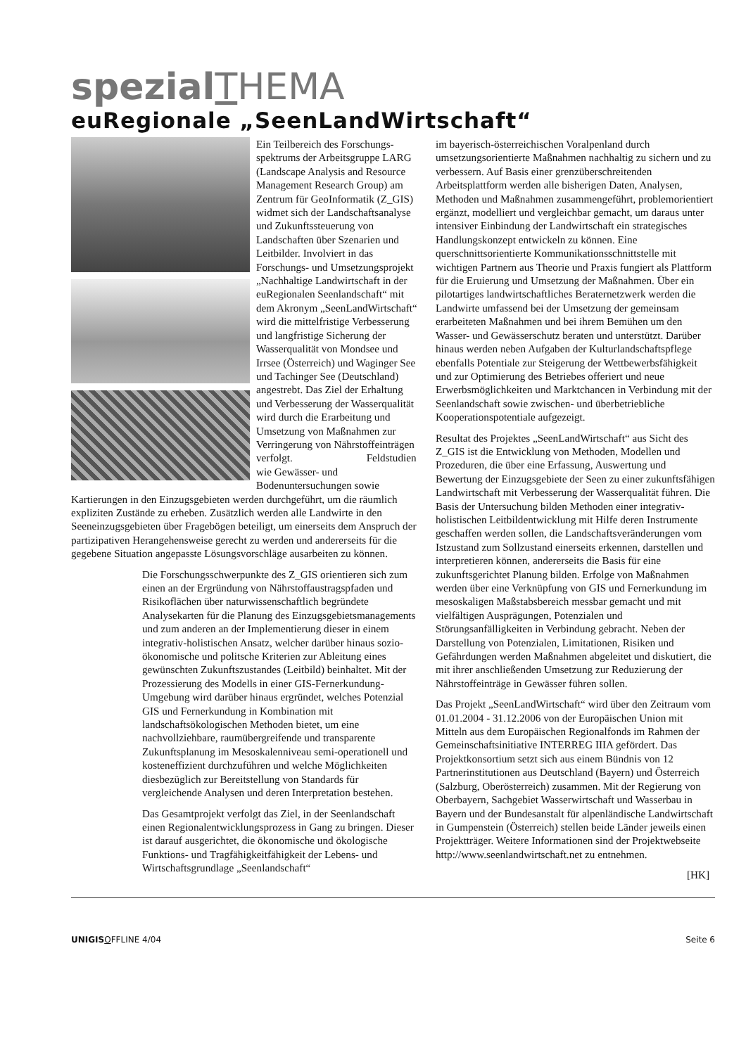spezial THEMA
euRegionale „SeenLandWirtschaft“
Ein Teilbereich des Forschungs­spektrums der Arbeitsgruppe LARG (Landscape Analysis and Resource Management Research Group) am Zentrum für GeoInformatik (Z_GIS) widmet sich der Landschaftsanalyse und Zukunftssteuerung von Landschaften über Szenarien und Leitbilder. Involviert in das Forschungs- und Umsetzungs­projekt „Nachhaltige Landwirt­schaft in der euRegionalen Seenlandschaft“ mit dem Akronym „SeenLandWirtschaft“ wird die mittelfristige Verbesserung und langfristige Sicherung der Wasserqualität von Mondsee und Irrsee (Österreich) und Waginger See und Tachinger See (Deutschland) angestrebt. Das Ziel der Erhaltung und Verbesserung der Wasserqualität wird durch die Erarbeitung und Umsetzung von Maßnahmen zur Verringerung von Nährstoffeinträgen verfolgt. Feldstudien wie Gewässer- und Bodenuntersuchungen sowie Kartierungen in den Einzugsgebieten werden durchgeführt, um die räumlich expliziten Zustände zu erheben. Zusätzlich werden alle Landwirte in den Seeneinzugsgebieten über Fragebögen beteiligt, um einerseits dem Anspruch der partizipativen Herangehensweise gerecht zu werden und andererseits für die gegebene Situation angepasste Lösungsvorschläge ausarbeiten zu können.
Die Forschungsschwerpunkte des Z_GIS orientieren sich zum einen an der Ergründung von Nährstoffaustragspfaden und Risikoflächen über naturwissenschaftlich begründete Analysekarten für die Planung des Einzugsgebietsmanage­ments und zum anderen an der Implementierung dieser in einem integrativ-holistischen Ansatz, welcher darüber hinaus sozio-ökonomische und politsche Kriterien zur Ableitung eines gewünschten Zukunftszustandes (Leitbild) beinhaltet. Mit der Prozessierung des Modells in einer GIS-Fernerkundung-Umgebung wird darüber hinaus ergründet, welches Potenzial GIS und Fernerkundung in Kombination mit landschaftsökologischen Methoden bietet, um eine nachvollziehbare, raumübergreifende und transparente Zukunftsplanung im Mesoskalenniveau semi-operationell und kosteneffizient durchzuführen und welche Möglichkeiten diesbezüglich zur Bereitstellung von Standards für vergleichende Analysen und deren Interpretation bestehen.
Das Gesamtprojekt verfolgt das Ziel, in der Seenlandschaft einen Regionalentwicklungsprozess in Gang zu bringen. Dieser ist darauf ausgerichtet, die ökonomische und ökologische Funktions- und Tragfähigkeitfähigkeit der Lebens- und Wirtschaftsgrundlage „Seenlandschaft“
im bayerisch-österreichischen Voralpenland durch umsetzungsorientierte Maßnahmen nachhaltig zu sichern und zu verbessern. Auf Basis einer grenzüberschreitenden Arbeitsplattform werden alle bisherigen Daten, Analysen, Methoden und Maßnahmen zusammengeführt, problemorientiert ergänzt, modelliert und vergleichbar gemacht, um daraus unter intensiver Einbindung der Landwirtschaft ein strategisches Handlungskonzept entwickeln zu können. Eine querschnittsorientierte Kommunikationsschnittstelle mit wichtigen Partnern aus Theorie und Praxis fungiert als Plattform für die Eruierung und Umsetzung der Maßnahmen. Über ein pilotartiges landwirtschaftliches Beraternetzwerk werden die Landwirte umfassend bei der Umsetzung der gemeinsam erarbeiteten Maßnahmen und bei ihrem Bemühen um den Wasser- und Gewässerschutz beraten und unterstützt. Darüber hinaus werden neben Aufgaben der Kulturlandschaftspflege ebenfalls Potentiale zur Steigerung der Wettbewerbsfähigkeit und zur Optimierung des Betriebes offeriert und neue Erwerbsmöglichkeiten und Marktchancen in Verbindung mit der Seenlandschaft sowie zwischen- und überbetriebliche Kooperationspotentiale aufgezeigt.
Resultat des Projektes „SeenLandWirtschaft“ aus Sicht des Z_GIS ist die Entwicklung von Methoden, Modellen und Prozeduren, die über eine Erfassung, Auswertung und Bewertung der Einzugsgebiete der Seen zu einer zukunftsfähigen Landwirtschaft mit Verbesserung der Wasserqualität führen. Die Basis der Untersuchung bilden Methoden einer integrativ-holistischen Leitbildentwicklung mit Hilfe deren Instrumente geschaffen werden sollen, die Landschaftsveränderungen vom Istzustand zum Sollzustand einerseits erkennen, darstellen und interpretieren können, andererseits die Basis für eine zukunftsgerichtet Planung bilden. Erfolge von Maßnahmen werden über eine Verknüpfung von GIS und Fernerkundung im mesoskaligen Maßstabsbereich messbar gemacht und mit vielfältigen Ausprägungen, Potenzialen und Störungsanfälligkeiten in Verbindung gebracht. Neben der Darstellung von Potenzialen, Limitationen, Risiken und Gefährdungen werden Maßnahmen abgeleitet und diskutiert, die mit ihrer anschließenden Umsetzung zur Reduzierung der Nährstoffeinträge in Gewässer führen sollen.
Das Projekt „SeenLandWirtschaft“ wird über den Zeitraum vom 01.01.2004 - 31.12.2006 von der Europäischen Union mit Mitteln aus dem Europäischen Regionalfonds im Rahmen der Gemeinschaftsinitiative INTERREG IIIA gefördert. Das Projektkonsortium setzt sich aus einem Bündnis von 12 Partnerinstitutionen aus Deutschland (Bayern) und Österreich (Salzburg, Oberösterreich) zusammen. Mit der Regierung von Oberbayern, Sachgebiet Wasserwirtschaft und Wasserbau in Bayern und der Bundesanstalt für alpenländische Landwirtschaft in Gumpenstein (Österreich) stellen beide Länder jeweils einen Projektträger. Weitere Informationen sind der Projektwebseite http://www.seenlandwirtschaft.net zu entnehmen.
[HK]
UNIGIS OFFLINE 4/04 Seite 6